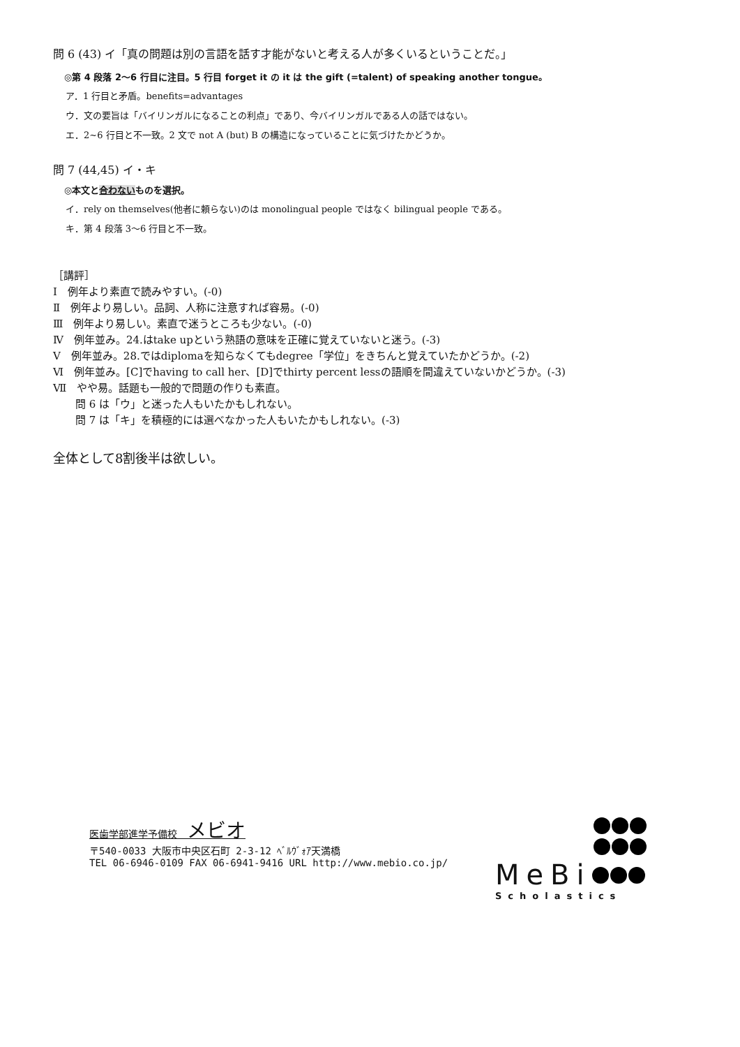問 6 (43) イ「真の問題は別の言語を話す才能がないと考える人が多くいるということだ。」
◎第 4 段落 2〜6 行目に注目。5 行目 forget it の it は the gift (=talent) of speaking another tongue。
ア．1 行目と矛盾。benefits=advantages
ウ．文の要旨は「バイリンガルになることの利点」であり、今バイリンガルである人の話ではない。
エ．2~6 行目と不一致。2 文で not A (but) B の構造になっていることに気づけたかどうか。
問 7 (44,45) イ・キ
◎本文と合わないものを選択。
イ．rely on themselves(他者に頼らない)のは monolingual people ではなく bilingual people である。
キ．第 4 段落 3〜6 行目と不一致。
［講評］
Ⅰ　例年より素直で読みやすい。(-0)
Ⅱ　例年より易しい。品詞、人称に注意すれば容易。(-0)
Ⅲ　例年より易しい。素直で迷うところも少ない。(-0)
Ⅳ　例年並み。24.はtake upという熟語の意味を正確に覚えていないと迷う。(-3)
Ⅴ　例年並み。28.ではdiplomaを知らなくてもdegree「学位」をきちんと覚えていたかどうか。(-2)
Ⅵ　例年並み。[C]でhaving to call her、[D]でthirty percent lessの語順を間違えていないかどうか。(-3)
Ⅶ　やや易。話題も一般的で問題の作りも素直。
問 6 は「ウ」と迷った人もいたかもしれない。
問 7 は「キ」を積極的には選べなかった人もいたかもしれない。(-3)
全体として8割後半は欲しい。
医歯学部進学予備校　メビオ
〒540-0033 大阪市中央区石町 2-3-12 ﾍﾞﾙｳﾞｫｱ天満橋
TEL 06-6946-0109 FAX 06-6941-9416 URL http://www.mebio.co.jp/
MeBi
Scholastics